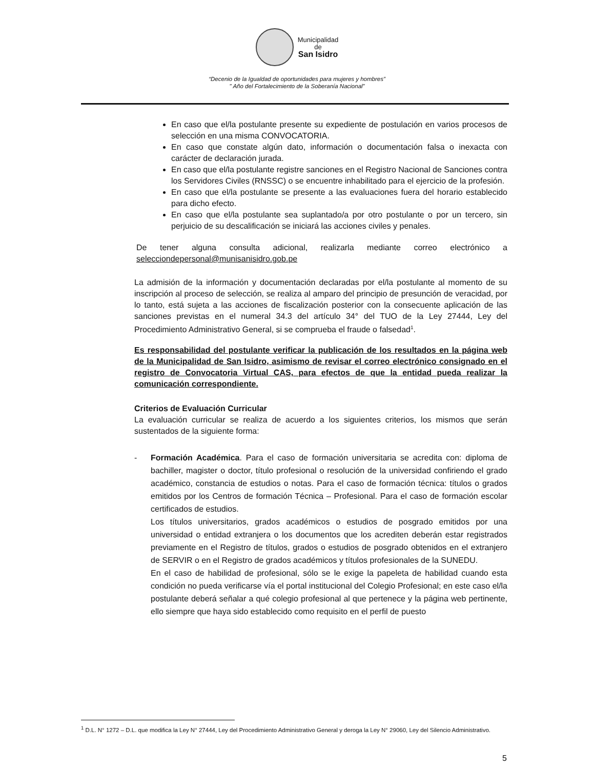Municipalidad
de
San Isidro
“Decenio de la Igualdad de oportunidades para mujeres y hombres”
" Año del Fortalecimiento de la Soberanía Nacional”
En caso que el/la postulante presente su expediente de postulación en varios procesos de selección en una misma CONVOCATORIA.
En caso que constate algún dato, información o documentación falsa o inexacta con carácter de declaración jurada.
En caso que el/la postulante registre sanciones en el Registro Nacional de Sanciones contra los Servidores Civiles (RNSSC) o se encuentre inhabilitado para el ejercicio de la profesión.
En caso que el/la postulante se presente a las evaluaciones fuera del horario establecido para dicho efecto.
En caso que el/la postulante sea suplantado/a por otro postulante o por un tercero, sin perjuicio de su descalificación se iniciará las acciones civiles y penales.
De tener alguna consulta adicional, realizarla mediante correo electrónico a selecciondepersonal@munisanisidro.gob.pe
La admisión de la información y documentación declaradas por el/la postulante al momento de su inscripción al proceso de selección, se realiza al amparo del principio de presunción de veracidad, por lo tanto, está sujeta a las acciones de fiscalización posterior con la consecuente aplicación de las sanciones previstas en el numeral 34.3 del artículo 34° del TUO de la Ley 27444, Ley del Procedimiento Administrativo General, si se comprueba el fraude o falsedad<sup>1</sup>.
Es responsabilidad del postulante verificar la publicación de los resultados en la página web de la Municipalidad de San Isidro, asimismo de revisar el correo electrónico consignado en el registro de Convocatoria Virtual CAS, para efectos de que la entidad pueda realizar la comunicación correspondiente.
Criterios de Evaluación Curricular
La evaluación curricular se realiza de acuerdo a los siguientes criterios, los mismos que serán sustentados de la siguiente forma:
- Formación Académica. Para el caso de formación universitaria se acredita con: diploma de bachiller, magister o doctor, título profesional o resolución de la universidad confiriendo el grado académico, constancia de estudios o notas. Para el caso de formación técnica: títulos o grados emitidos por los Centros de formación Técnica – Profesional. Para el caso de formación escolar certificados de estudios.
Los títulos universitarios, grados académicos o estudios de posgrado emitidos por una universidad o entidad extranjera o los documentos que los acrediten deberán estar registrados previamente en el Registro de títulos, grados o estudios de posgrado obtenidos en el extranjero de SERVIR o en el Registro de grados académicos y títulos profesionales de la SUNEDU.
En el caso de habilidad de profesional, sólo se le exige la papeleta de habilidad cuando esta condición no pueda verificarse vía el portal institucional del Colegio Profesional; en este caso el/la postulante deberá señalar a qué colegio profesional al que pertenece y la página web pertinente, ello siempre que haya sido establecido como requisito en el perfil de puesto
<sup>1</sup> D.L. N° 1272 – D.L. que modifica la Ley N° 27444, Ley del Procedimiento Administrativo General y deroga la Ley N° 29060, Ley del Silencio Administrativo.
5